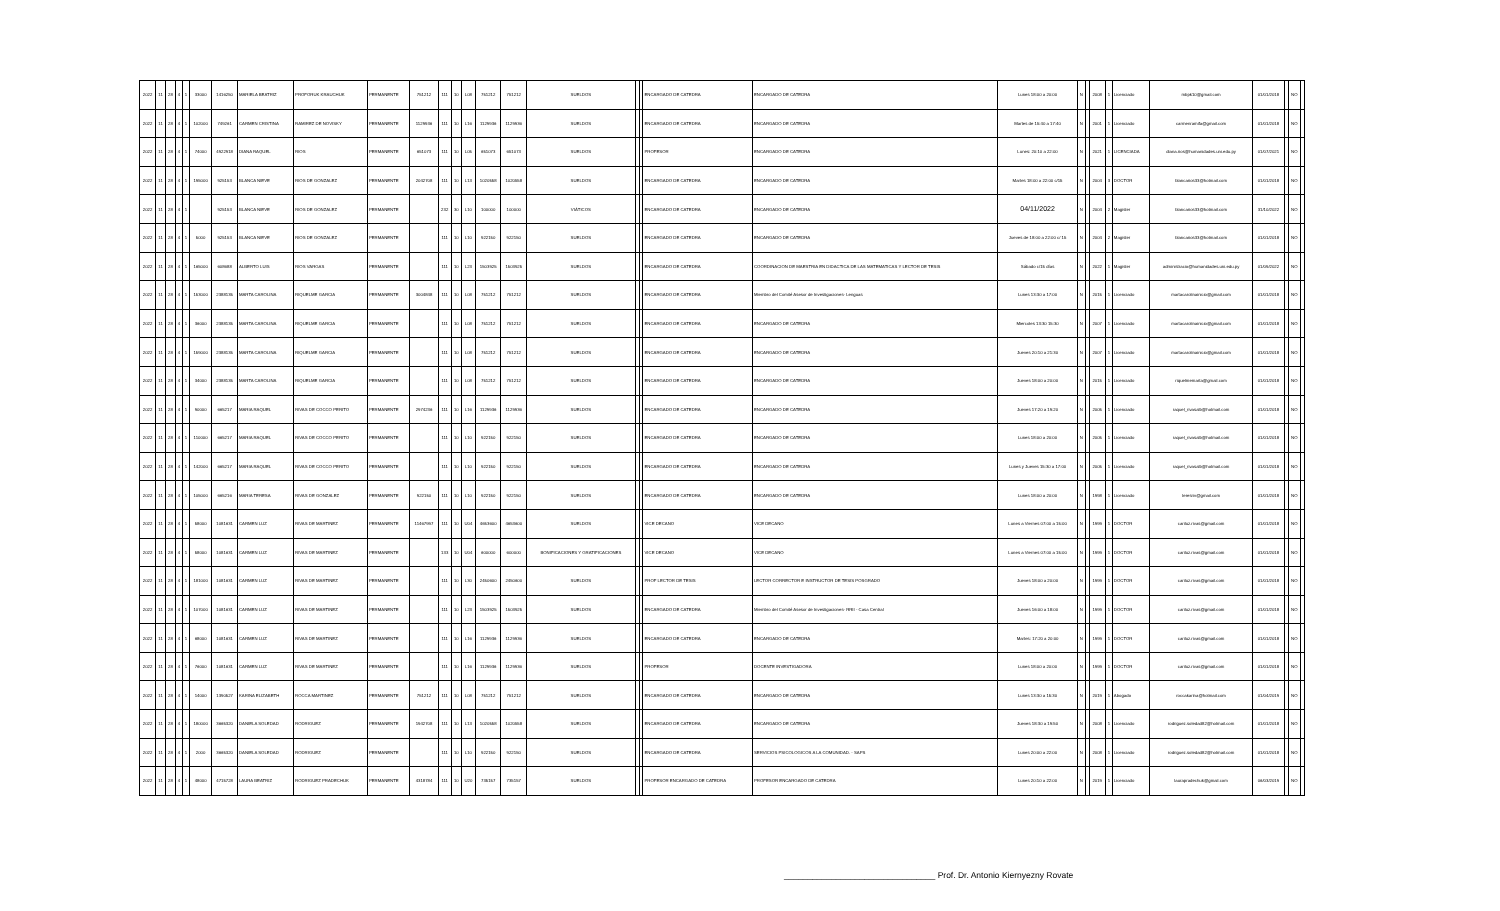| 2022 | 11 | 28 | 4 | 1 | 33000 | 1416250 | MARIELA BEATRIZ | PROFORUK KRAUCHUK | PERMANENTE | 751212 | 111 | 10 | L08 | 751212 | 751212 | SUELDOS | | | ENCARGADO DE CATEDRA | ENCARGADO DE CATEDRA | Lunes 18:00 a 20:00 | N | | 2008 | 1 | Licenciado | mbpk10@gmail.com | 01/01/2018 | | NO | |
| 2022 | 11 | 28 | 4 | 1 | 102000 | 749261 | CARMEN CRISTINA | RAMIREZ DE NOVISKY | PERMANENTE | 1129936 | 111 | 10 | L16 | 1129936 | 1129936 | SUELDOS | | | ENCARGADO DE CATEDRA | ENCARGADO DE CATEDRA | Martes de 15:40 a 17:40 | N | | 2001 | 1 | Licenciado | carmenramifa@gmail.com | 01/01/2018 | | NO | |
| 2022 | 11 | 28 | 4 | 1 | 74000 | 4922918 | DIANA RAQUEL | RIOS | PERMANENTE | 651073 | 111 | 10 | L05 | 651073 | 651073 | SUELDOS | | | PROFESOR | ENCARGADO DE CATEDRA | Lunes: 20:10 a 22:00 | N | | 2021 | 1 | LICENCIADA | diana.rios@humanidades.uni.edu.py | 01/07/2021 | | NO | |
| 2022 | 11 | 28 | 4 | 1 | 195000 | 925153 | BLANCA NIEVE | RIOS DE GONZALEZ | PERMANENTE | 2042708 | 111 | 10 | L13 | 1020558 | 1020558 | SUELDOS | | | ENCARGADO DE CATEDRA | ENCARGADO DE CATEDRA | Martes 18:00 a 22:00 c/15 | N | | 2004 | 3 | DOCTOR | blancarios33@hotmail.com | 01/01/2018 | | NO | |
| 2022 | 11 | 28 | 4 | 1 | | 925153 | BLANCA NIEVE | RIOS DE GONZALEZ | PERMANENTE | | 232 | 30 | L10 | 100000 | 100000 | VIÁTICOS | | | ENCARGADO DE CATEDRA | ENCARGADO DE CATEDRA | 04/11/2022 | N | | 2004 | 2 | Magister | blancarios33@hotmail.com | 31/10/2022 | | NO | |
| 2022 | 11 | 28 | 4 | 1 | 5000 | 925153 | BLANCA NIEVE | RIOS DE GONZALEZ | PERMANENTE | | 111 | 10 | L10 | 922150 | 922150 | SUELDOS | | | ENCARGADO DE CATEDRA | ENCARGADO DE CATEDRA | Jueves de 18:00 a 22:00 c/ 15 | N | | 2004 | 2 | Magister | blancarios33@hotmail.com | 01/01/2018 | | NO | |
| 2022 | 11 | 28 | 4 | 1 | 165000 | 608688 | ALBERTO LUIS | RIOS VARGAS | PERMANENTE | | 111 | 10 | L23 | 1503925 | 1503925 | SUELDOS | | | ENCARGADO DE CATEDRA | COORDINACION DE MAESTRIA EN DIDACTICA DE LAS MATEMATICAS Y LECTOR DE TESIS | Sábado c/15 días | N | | 2022 | 1 | Magister | administracio@humanidades.uni.edu.py | 01/09/2022 | | NO | |
| 2022 | 11 | 28 | 4 | 1 | 153000 | 2388135 | MARTA CAROLINA | RIQUELME GARCIA | PERMANENTE | 3004848 | 111 | 10 | L08 | 751212 | 751212 | SUELDOS | | | ENCARGADO DE CATEDRA | Miembro del Comité Asesor de Investigaciones- Lenguas | Lunes 13:30 a 17:00 | N | | 2015 | 1 | Licenciado | martacarolinainicio@gmail.com | 01/01/2018 | | NO | |
| 2022 | 11 | 28 | 4 | 1 | 36000 | 2388135 | MARTA CAROLINA | RIQUELME GARCIA | PERMANENTE | | 111 | 10 | L08 | 751212 | 751212 | SUELDOS | | | ENCARGADO DE CATEDRA | ENCARGADO DE CATEDRA | Miercoles 13:30 15:30 | N | | 2007 | 1 | Licenciado | martacarolinainicio@gmail.com | 01/01/2018 | | NO | |
| 2022 | 11 | 28 | 4 | 1 | 159000 | 2388135 | MARTA CAROLINA | RIQUELME GARCIA | PERMANENTE | | 111 | 10 | L08 | 751212 | 751212 | SUELDOS | | | ENCARGADO DE CATEDRA | ENCARGADO DE CATEDRA | Jueves 20:10 a 21:30 | N | | 2007 | 1 | Licenciado | martacarolinainicio@gmail.com | 01/01/2018 | | NO | |
| 2022 | 11 | 28 | 4 | 1 | 34000 | 2388135 | MARTA CAROLINA | RIQUELME GARCIA | PERMANENTE | | 111 | 10 | L08 | 751212 | 751212 | SUELDOS | | | ENCARGADO DE CATEDRA | ENCARGADO DE CATEDRA | Jueves 18:00 a 20:00 | N | | 2015 | 1 | Licenciado | riquelmemarta@gmail.com | 01/01/2018 | | NO | |
| 2022 | 11 | 28 | 4 | 1 | 90000 | 665217 | MARIA RAQUEL | RIVAS DE COCCO PERITO | PERMANENTE | 2974236 | 111 | 10 | L16 | 1129936 | 1129936 | SUELDOS | | | ENCARGADO DE CATEDRA | ENCARGADO DE CATEDRA | Jueves 17:20 a 19:20 | N | | 2005 | 1 | Licenciado | raquel_rivasalb@hotmail.com | 01/01/2018 | | NO | |
| 2022 | 11 | 28 | 4 | 1 | 110000 | 665217 | MARIA RAQUEL | RIVAS DE COCCO PERITO | PERMANENTE | | 111 | 10 | L10 | 922150 | 922150 | SUELDOS | | | ENCARGADO DE CATEDRA | ENCARGADO DE CATEDRA | Lunes 18:00 a 20:00 | N | | 2005 | 1 | Licenciado | raquel_rivasalb@hotmail.com | 01/01/2018 | | NO | |
| 2022 | 11 | 28 | 4 | 1 | 142000 | 665217 | MARIA RAQUEL | RIVAS DE COCCO PERITO | PERMANENTE | | 111 | 10 | L10 | 922150 | 922150 | SUELDOS | | | ENCARGADO DE CATEDRA | ENCARGADO DE CATEDRA | Lunes y Jueves 15:30 a 17:00 | N | | 2005 | 1 | Licenciado | raquel_rivasalb@hotmail.com | 01/01/2018 | | NO | |
| 2022 | 11 | 28 | 4 | 1 | 105000 | 665216 | MARIA TERESA | RIVAS DE GONZALEZ | PERMANENTE | 922150 | 111 | 10 | L10 | 922150 | 922150 | SUELDOS | | | ENCARGADO DE CATEDRA | ENCARGADO DE CATEDRA | Lunes 18:00 a 20:00 | N | | 1998 | 1 | Licenciado | teresriv@gmail.com | 01/01/2018 | | NO | |
| 2022 | 11 | 28 | 4 | 1 | 58000 | 1081631 | CARMEN LUZ | RIVAS DE MARTINEZ | PERMANENTE | 11467997 | 111 | 10 | U04 | 4653600 | 4653600 | SUELDOS | | | VICE DECANO | VICE DECANO | Lunes a Viernes 07:00 a 15:00 | N | | 1999 | 1 | DOCTOR | cariluz.rivas@gmail.com | 01/01/2018 | | NO | |
| 2022 | 11 | 28 | 4 | 1 | 58000 | 1081631 | CARMEN LUZ | RIVAS DE MARTINEZ | PERMANENTE | | 133 | 10 | U04 | 600000 | 600000 | BONIFICACIONES Y GRATIFICACIONES | | | VICE DECANO | VICE DECANO | Lunes a Viernes 07:00 a 15:00 | N | | 1999 | 1 | DOCTOR | cariluz.rivas@gmail.com | 01/01/2018 | | NO | |
| 2022 | 11 | 28 | 4 | 1 | 181000 | 1081631 | CARMEN LUZ | RIVAS DE MARTINEZ | PERMANENTE | | 111 | 10 | L30 | 2450600 | 2450600 | SUELDOS | | | PROF LECTOR DE TESIS | LECTOR CORRECTOR E INSTRUCTOR DE TESIS POSGRADO | Jueves 18:00 a 20:00 | N | | 1999 | 1 | DOCTOR | cariluz.rivas@gmail.com | 01/01/2018 | | NO | |
| 2022 | 11 | 28 | 4 | 1 | 107000 | 1081631 | CARMEN LUZ | RIVAS DE MARTINEZ | PERMANENTE | | 111 | 10 | L23 | 1503925 | 1503925 | SUELDOS | | | ENCARGADO DE CATEDRA | Miembro del Comité Asesor de Investigaciones- RRII - Casa Central | Jueves 16:00 a 18:00 | N | | 1999 | 1 | DOCTOR | cariluz.rivas@gmail.com | 01/01/2018 | | NO | |
| 2022 | 11 | 28 | 4 | 1 | 68000 | 1081631 | CARMEN LUZ | RIVAS DE MARTINEZ | PERMANENTE | | 111 | 10 | L16 | 1129936 | 1129936 | SUELDOS | | | ENCARGADO DE CATEDRA | ENCARGADO DE CATEDRA | Martes: 17:20 a 20:00 | N | | 1999 | 1 | DOCTOR | cariluz.rivas@gmail.com | 01/01/2018 | | NO | |
| 2022 | 11 | 28 | 4 | 1 | 76000 | 1081631 | CARMEN LUZ | RIVAS DE MARTINEZ | PERMANENTE | | 111 | 10 | L16 | 1129936 | 1129936 | SUELDOS | | | PROFESOR | DOCENTE INVESTIGADORA | Lunes 18:00 a 20:00 | N | | 1999 | 1 | DOCTOR | cariluz.rivas@gmail.com | 01/01/2018 | | NO | |
| 2022 | 11 | 28 | 4 | 1 | 14000 | 1390527 | KARINA ELIZABETH | ROCCA MARTINEZ | PERMANENTE | 751212 | 111 | 10 | L08 | 751212 | 751212 | SUELDOS | | | ENCARGADO DE CATEDRA | ENCARGADO DE CATEDRA | Lunes 13:30 a 15:30 | N | | 2019 | 1 | Abogado | roccakarina@hotmail.com | 01/04/2019 | | NO | |
| 2022 | 11 | 28 | 4 | 1 | 180000 | 3665320 | DANIELA SOLEDAD | RODRIGUEZ | PERMANENTE | 1942708 | 111 | 10 | L13 | 1020558 | 1020558 | SUELDOS | | | ENCARGADO DE CATEDRA | ENCARGADO DE CATEDRA | Jueves 18:30 a 19:50 | N | | 2008 | 1 | Licenciado | rodriguez.soledad82@hotmail.com | 01/01/2018 | | NO | |
| 2022 | 11 | 28 | 4 | 1 | 2000 | 3665320 | DANIELA SOLEDAD | RODRIGUEZ | PERMANENTE | | 111 | 10 | L10 | 922150 | 922150 | SUELDOS | | | ENCARGADO DE CATEDRA | SERVICIOS PSICOLOGICOS A LA COMUNIDAD. - SAPS | Lunes 20:00 a 22:00 | N | | 2008 | 1 | Licenciado | rodriguez.soledad82@hotmail.com | 01/01/2018 | | NO | |
| 2022 | 11 | 28 | 4 | 1 | 48000 | 4715728 | LAURA BEATRIZ | RODRIGUEZ PRADECHUK | PERMANENTE | 4318784 | 111 | 10 | U20 | 735157 | 735157 | SUELDOS | | | PROFESOR ENCARGADO DE CATEDRA | PROFESOR ENCARGADO DE CATEDRA | Lunes 20:10 a 22:00 | N | | 2019 | 1 | Licenciado | laurapradechuk@gmail.com | 06/03/2019 | | NO | |
________________________________ Prof. Dr. Antonio Kiernyezny Rovate